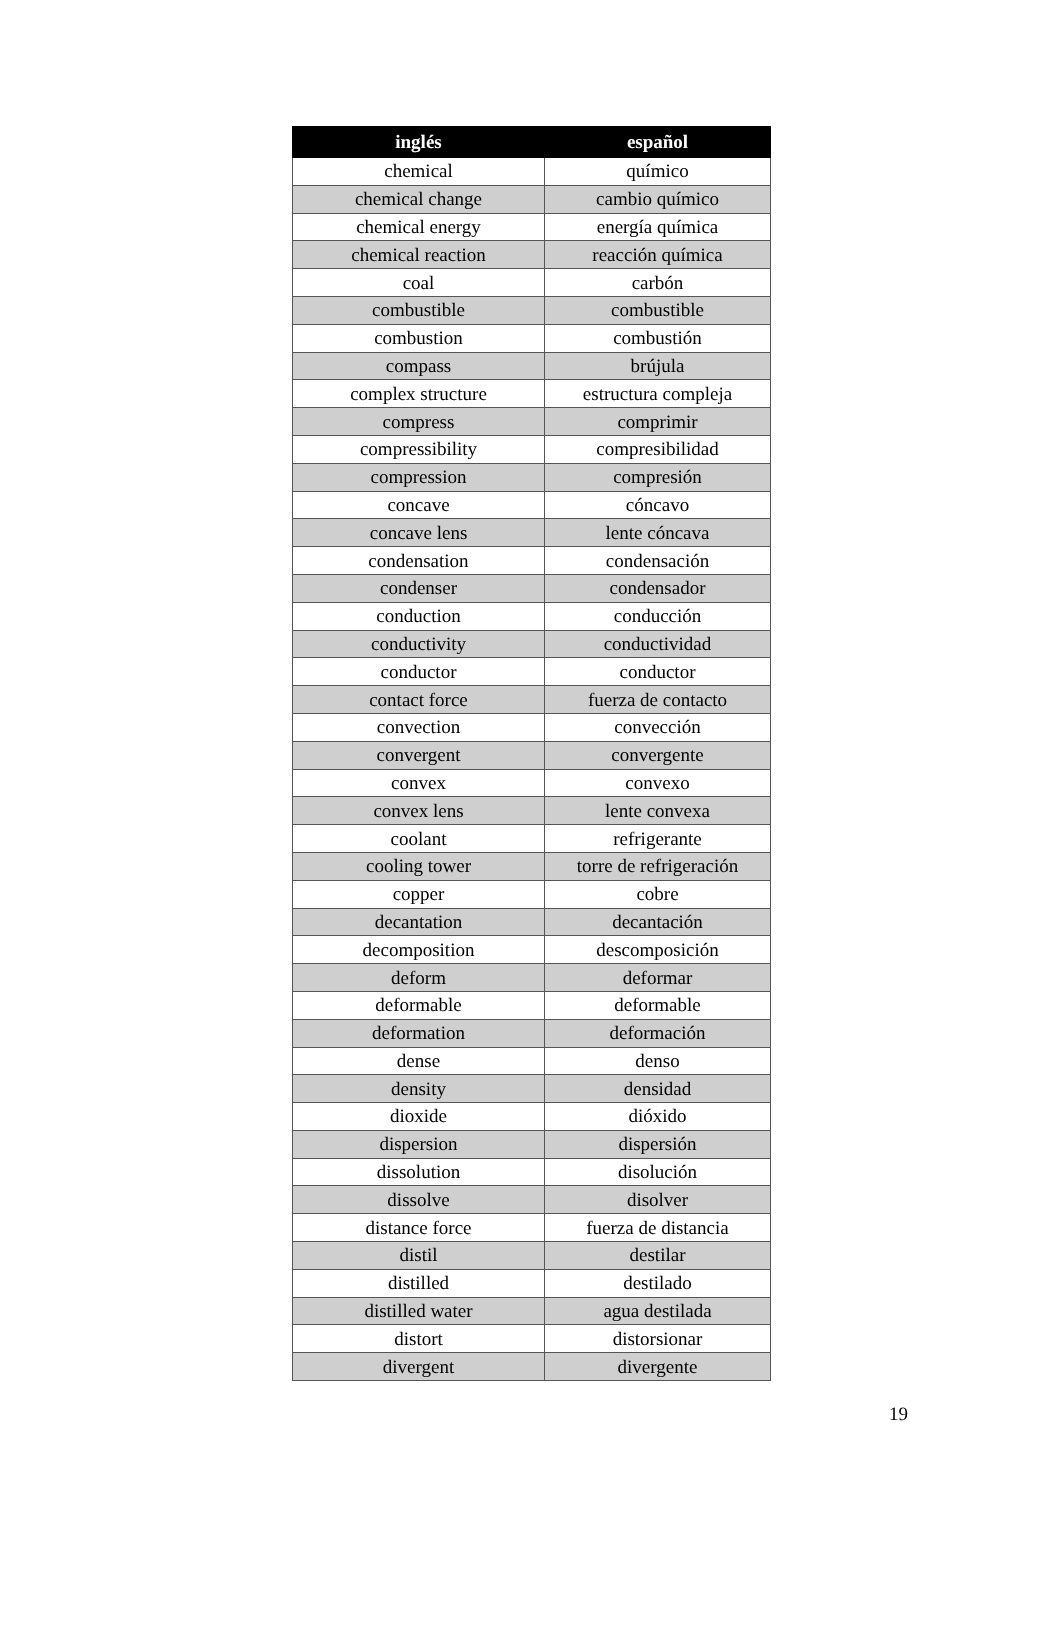| inglés | español |
| --- | --- |
| chemical | químico |
| chemical change | cambio químico |
| chemical energy | energía química |
| chemical reaction | reacción química |
| coal | carbón |
| combustible | combustible |
| combustion | combustión |
| compass | brújula |
| complex structure | estructura compleja |
| compress | comprimir |
| compressibility | compresibilidad |
| compression | compresión |
| concave | cóncavo |
| concave lens | lente cóncava |
| condensation | condensación |
| condenser | condensador |
| conduction | conducción |
| conductivity | conductividad |
| conductor | conductor |
| contact force | fuerza de contacto |
| convection | convección |
| convergent | convergente |
| convex | convexo |
| convex lens | lente convexa |
| coolant | refrigerante |
| cooling tower | torre de refrigeración |
| copper | cobre |
| decantation | decantación |
| decomposition | descomposición |
| deform | deformar |
| deformable | deformable |
| deformation | deformación |
| dense | denso |
| density | densidad |
| dioxide | dióxido |
| dispersion | dispersión |
| dissolution | disolución |
| dissolve | disolver |
| distance force | fuerza de distancia |
| distil | destilar |
| distilled | destilado |
| distilled water | agua destilada |
| distort | distorsionar |
| divergent | divergente |
19